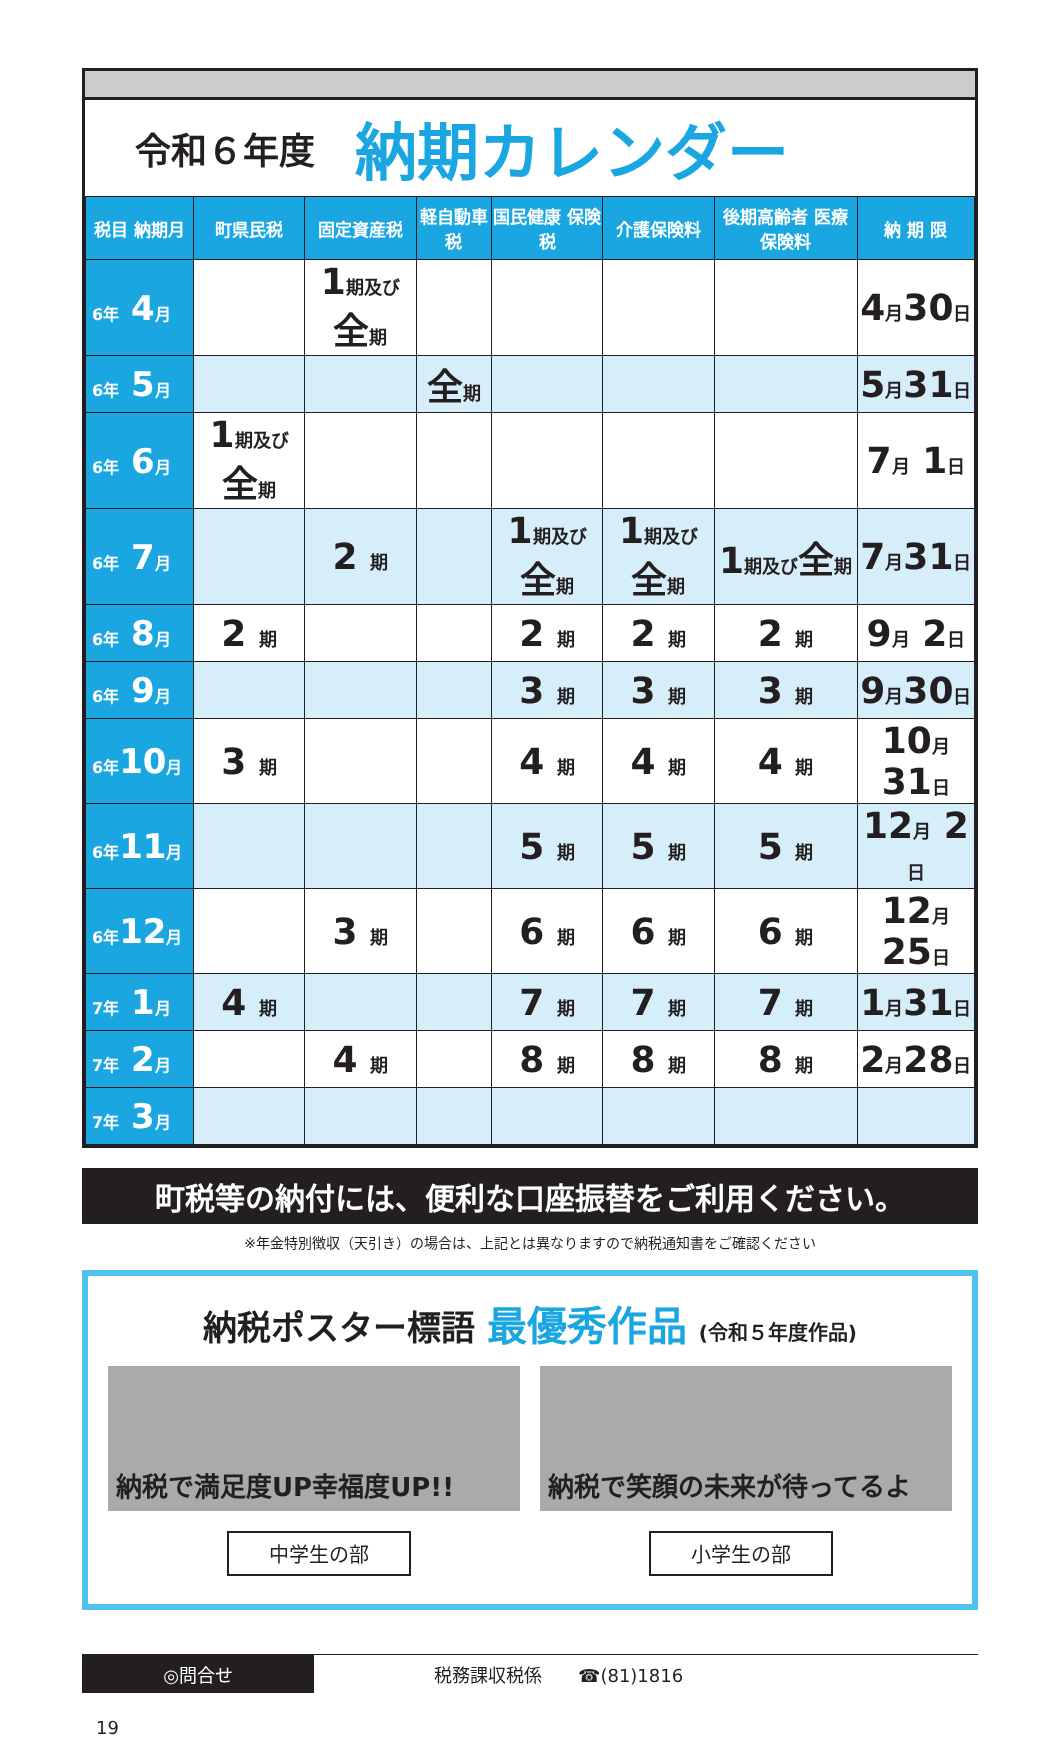令和６年度
納期カレンダー
| 税目 納期月 | 町県民税 | 固定資産税 | 軽自動車税 | 国民健康 保険税 | 介護保険料 | 後期高齢者 医療保険料 | 納 期 限 |
| --- | --- | --- | --- | --- | --- | --- | --- |
| 6年 4 月 | | 1 期及び 全 期 | | | | | 4 月 30 日 |
| 6年 5 月 | | | 全 期 | | | | 5 月 31 日 |
| 6年 6 月 | 1 期及び 全 期 | | | | | | 7 月 1 日 |
| 6年 7 月 | | 2 期 | | 1 期及び 全 期 | 1 期及び 全 期 | 1 期及び 全 期 | 7 月 31 日 |
| 6年 8 月 | 2 期 | | | 2 期 | 2 期 | 2 期 | 9 月 2 日 |
| 6年 9 月 | | | | 3 期 | 3 期 | 3 期 | 9 月 30 日 |
| 6年 10 月 | 3 期 | | | 4 期 | 4 期 | 4 期 | 10 月 31 日 |
| 6年 11 月 | | | | 5 期 | 5 期 | 5 期 | 12 月 2 日 |
| 6年 12 月 | | 3 期 | | 6 期 | 6 期 | 6 期 | 12 月 25 日 |
| 7年 1 月 | 4 期 | | | 7 期 | 7 期 | 7 期 | 1 月 31 日 |
| 7年 2 月 | | 4 期 | | 8 期 | 8 期 | 8 期 | 2 月 28 日 |
| 7年 3 月 | | | | | | | |
町税等の納付には、便利な口座振替をご利用ください。
※年金特別徴収（天引き）の場合は、上記とは異なりますので納税通知書をご確認ください
納税ポスター標語 最優秀作品 (令和５年度作品)
納税で満足度UP幸福度UP!! 納税で笑顔の未来が待ってるよ
中学生の部 小学生の部
◎問合せ
税務課収税係　　☎(81)1816
19